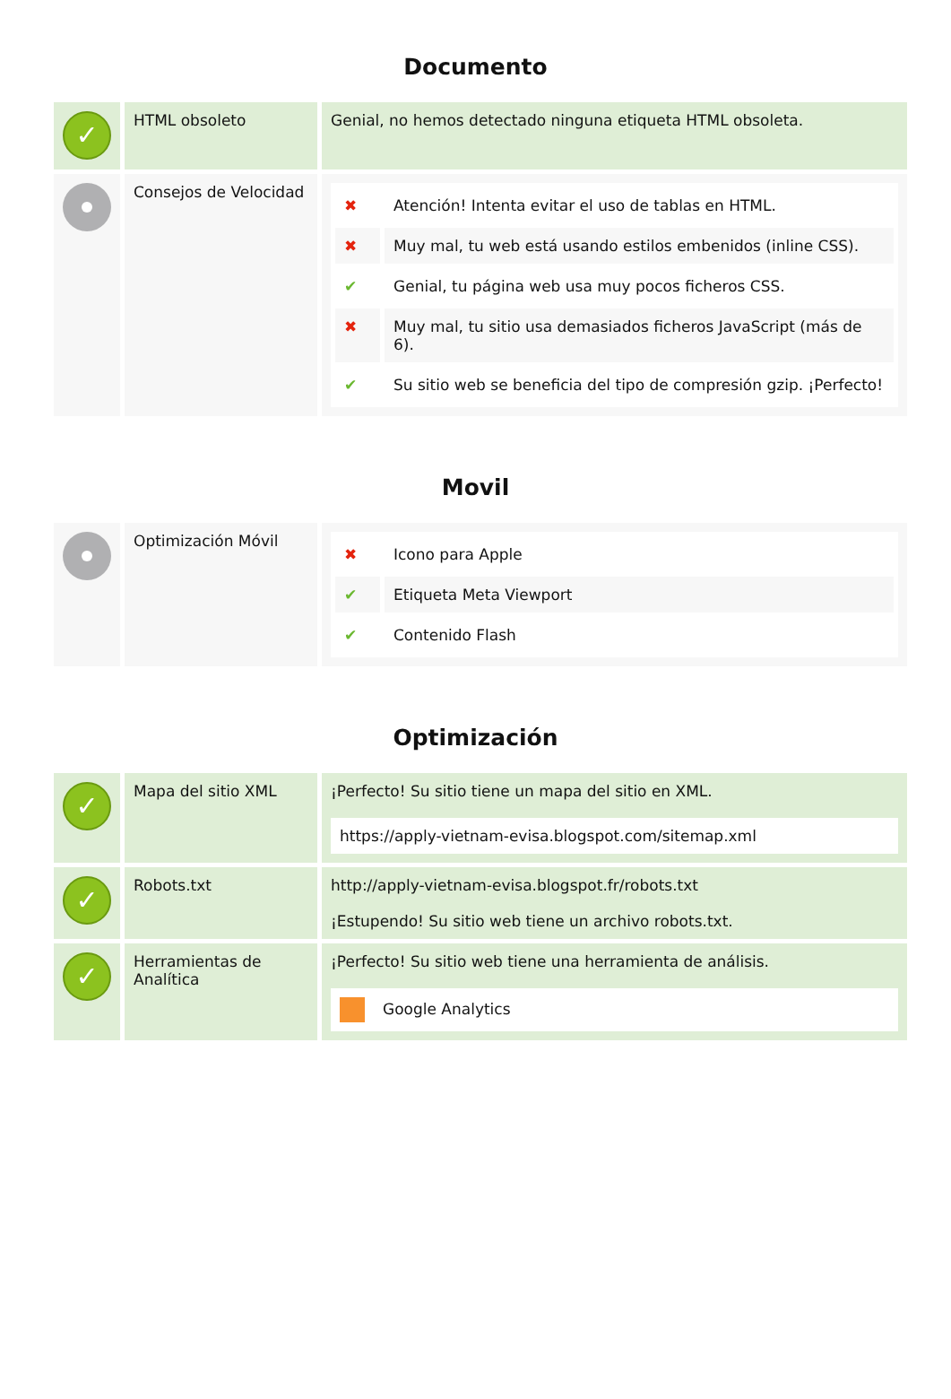Documento
| ✓ | HTML obsoleto | Genial, no hemos detectado ninguna etiqueta HTML obsoleta. |
| | Consejos de Velocidad | / ✖ / Atención! Intenta evitar el uso de tablas en HTML. / / ✖ / Muy mal, tu web está usando estilos embenidos (inline CSS). / / ✔ / Genial, tu página web usa muy pocos ficheros CSS. / / ✖ / Muy mal, tu sitio usa demasiados ficheros JavaScript (más de 6). / / ✔ / Su sitio web se beneficia del tipo de compresión gzip. ¡Perfecto! / |
Movil
| | Optimización Móvil | / ✖ / Icono para Apple / / ✔ / Etiqueta Meta Viewport / / ✔ / Contenido Flash / |
Optimización
| ✓ | Mapa del sitio XML | ¡Perfecto! Su sitio tiene un mapa del sitio en XML. https://apply-vietnam-evisa.blogspot.com/sitemap.xml |
| ✓ | Robots.txt | http://apply-vietnam-evisa.blogspot.fr/robots.txt ¡Estupendo! Su sitio web tiene un archivo robots.txt. |
| ✓ | Herramientas de Analítica | ¡Perfecto! Su sitio web tiene una herramienta de análisis. Google Analytics |